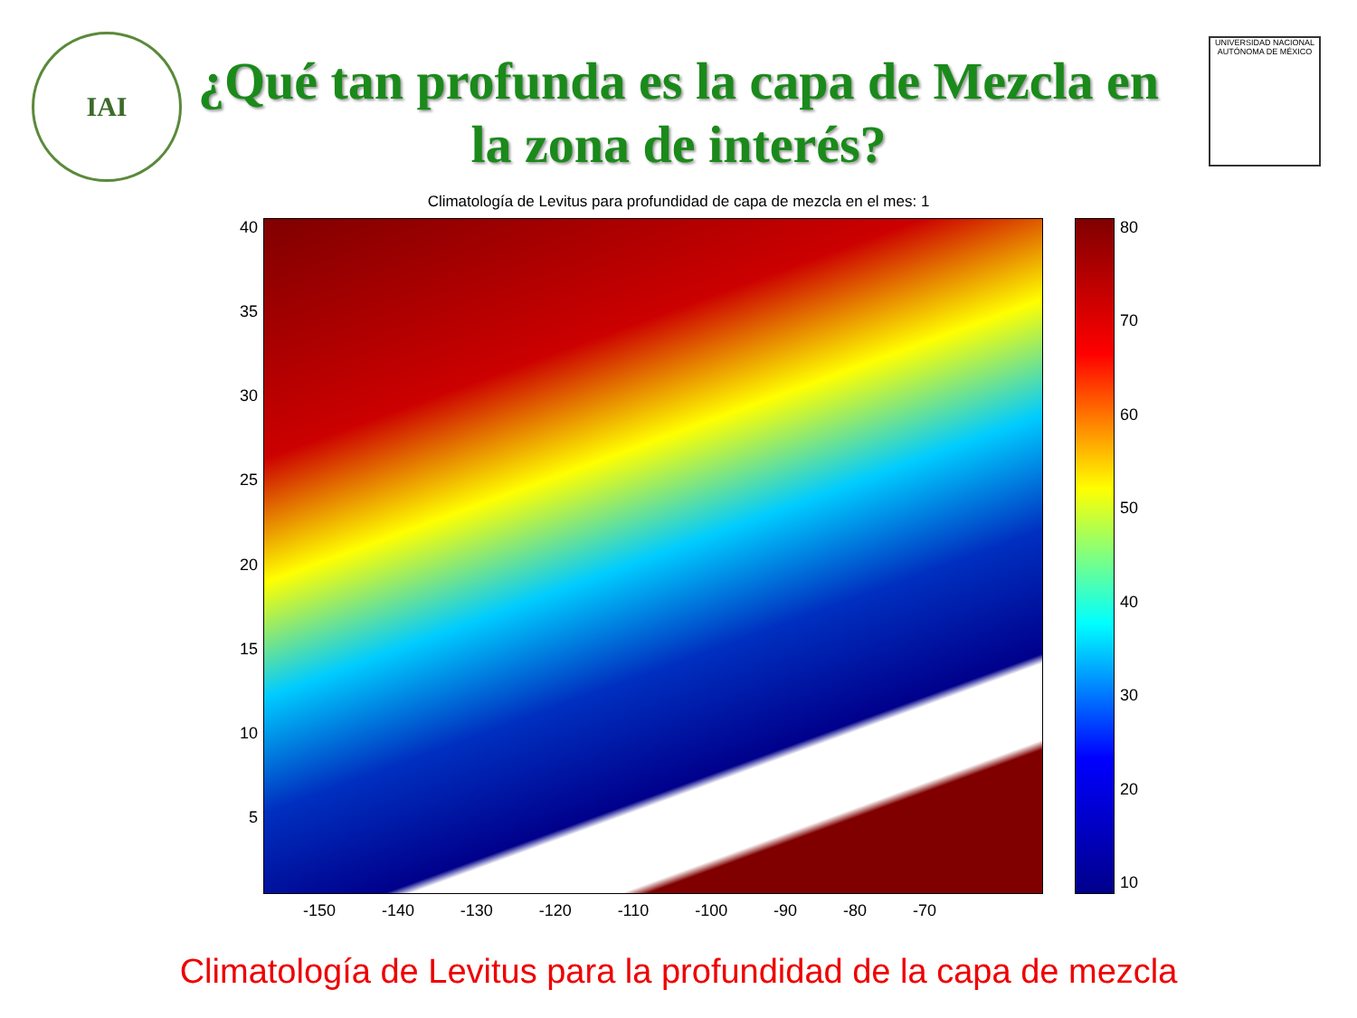IAI
UNIVERSIDAD NACIONAL AUTÓNOMA DE MÉXICO
¿Qué tan profunda es la capa de Mezcla en
la zona de interés?
Climatología de Levitus para profundidad de capa de mezcla en el mes: 1
40
35
30
25
20
15
10
5
80
70
60
50
40
30
20
10
-150 -140 -130 -120 -110 -100 -90 -80 -70
Climatología de Levitus para la profundidad de la capa de mezcla